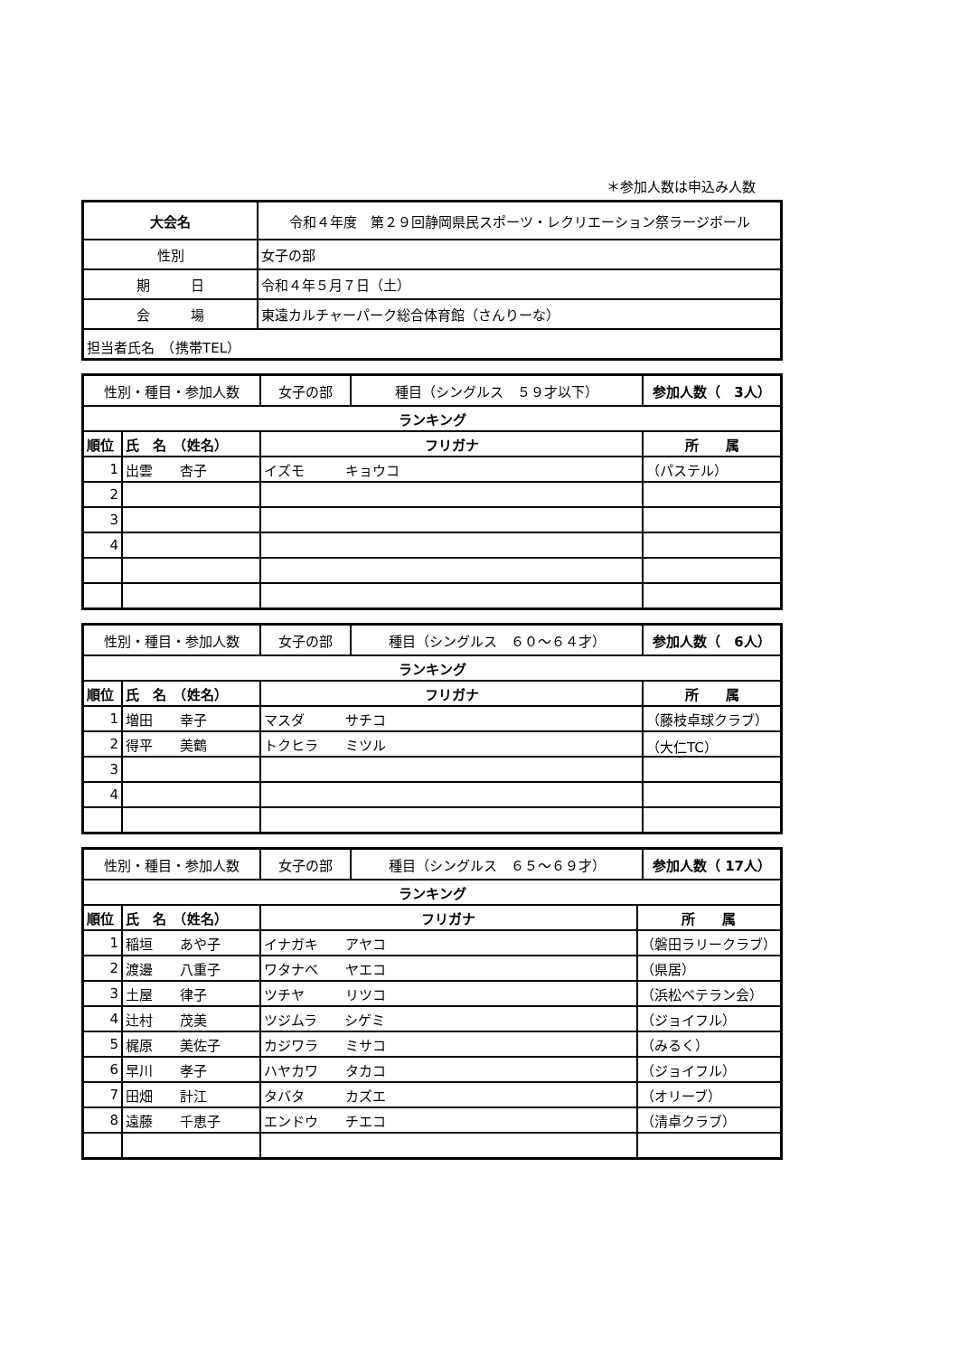＊参加人数は申込み人数
| 大会名 | 令和４年度 第２９回静岡県民スポーツ・レクリエーション祭ラージボール |
| 性別 | 女子の部 |
| 期 日 | 令和４年５月７日（土） |
| 会 場 | 東遠カルチャーパーク総合体育館（さんりーな） |
| 担当者氏名 （携帯TEL） | |
| 性別・種目・参加人数 | | 女子の部 | 種目（シングルス ５９才以下） | | 参加人数（ 3人） |
| ランキング | | | | | |
| 順位 | 氏 名 （姓名） | フリガナ | | 所 属 | |
| 1 | 出雲 杏子 | イズモ キョウコ | | （パステル） | |
| 2 | | | | | |
| 3 | | | | | |
| 4 | | | | | |
| 性別・種目・参加人数 | | 女子の部 | 種目（シングルス ６０～６４才） | | 参加人数（ 6人） |
| ランキング | | | | | |
| 順位 | 氏 名 （姓名） | フリガナ | | 所 属 | |
| 1 | 増田 幸子 | マスダ サチコ | | （藤枝卓球クラブ） | |
| 2 | 得平 美鶴 | トクヒラ ミツル | | （大仁TC） | |
| 3 | | | | | |
| 4 | | | | | |
| 性別・種目・参加人数 | | 女子の部 | 種目（シングルス ６５～６９才） | | 参加人数（ 17人） |
| ランキング | | | | | |
| 順位 | 氏 名 （姓名） | フリガナ | | 所 属 | |
| 1 | 稲垣 あや子 | イナガキ アヤコ | | （磐田ラリークラブ） | |
| 2 | 渡邊 八重子 | ワタナベ ヤエコ | | （県居） | |
| 3 | 土屋 律子 | ツチヤ リツコ | | （浜松ベテラン会） | |
| 4 | 辻村 茂美 | ツジムラ シゲミ | | （ジョイフル） | |
| 5 | 梶原 美佐子 | カジワラ ミサコ | | （みるく） | |
| 6 | 早川 孝子 | ハヤカワ タカコ | | （ジョイフル） | |
| 7 | 田畑 計江 | タバタ カズエ | | （オリーブ） | |
| 8 | 遠藤 千恵子 | エンドウ チエコ | | （清卓クラブ） | |